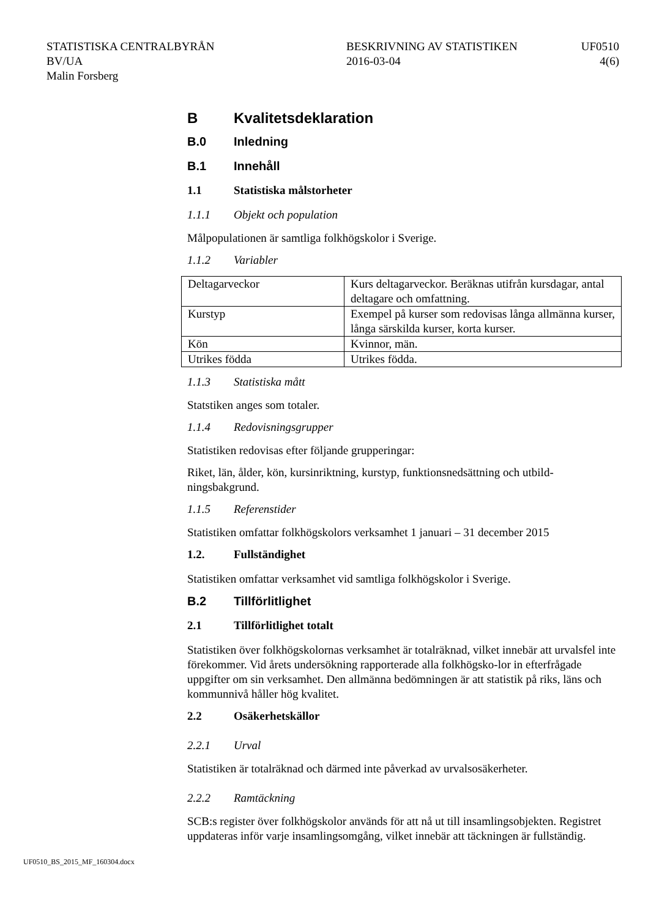STATISTISKA CENTRALBYRÅN
BV/UA
Malin Forsberg
BESKRIVNING AV STATISTIKEN
2016-03-04
UF0510
4(6)
B Kvalitetsdeklaration
B.0 Inledning
B.1 Innehåll
1.1 Statistiska målstorheter
1.1.1 Objekt och population
Målpopulationen är samtliga folkhögskolor i Sverige.
1.1.2 Variabler
| Deltagarveckor | Kurs deltagarveckor. Beräknas utifrån kursdagar, antal deltagare och omfattning. |
| Kurstyp | Exempel på kurser som redovisas långa allmänna kurser, långa särskilda kurser, korta kurser. |
| Kön | Kvinnor, män. |
| Utrikes födda | Utrikes födda. |
1.1.3 Statistiska mått
Statstiken anges som totaler.
1.1.4 Redovisningsgrupper
Statistiken redovisas efter följande grupperingar:
Riket, län, ålder, kön, kursinriktning, kurstyp, funktionsnedsättning och utbild-ningsbakgrund.
1.1.5 Referenstider
Statistiken omfattar folkhögskolors verksamhet 1 januari – 31 december 2015
1.2. Fullständighet
Statistiken omfattar verksamhet vid samtliga folkhögskolor i Sverige.
B.2 Tillförlitlighet
2.1 Tillförlitlighet totalt
Statistiken över folkhögskolornas verksamhet är totalräknad, vilket innebär att urvalsfel inte förekommer. Vid årets undersökning rapporterade alla folkhögsko-lor in efterfrågade uppgifter om sin verksamhet. Den allmänna bedömningen är att statistik på riks, läns och kommunnivå håller hög kvalitet.
2.2 Osäkerhetskällor
2.2.1 Urval
Statistiken är totalräknad och därmed inte påverkad av urvalsosäkerheter.
2.2.2 Ramtäckning
SCB:s register över folkhögskolor används för att nå ut till insamlingsobjekten. Registret uppdateras inför varje insamlingsomgång, vilket innebär att täckningen är fullständig.
UF0510_BS_2015_MF_160304.docx